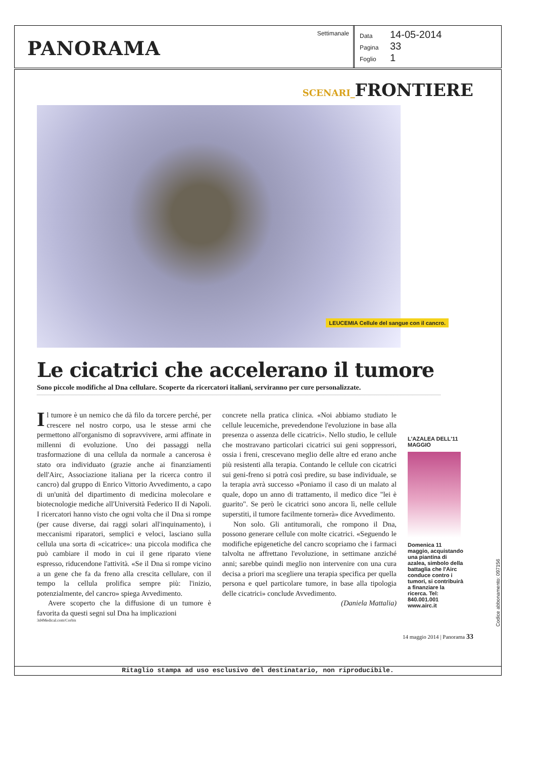PANORAMA
Settimanale
Data 14-05-2014
Pagina 33
Foglio 1
SCENARI_FRONTIERE
LEUCEMIA Cellule del sangue con il cancro.
Le cicatrici che accelerano il tumore
Sono piccole modifiche al Dna cellulare. Scoperte da ricercatori italiani, serviranno per cure personalizzate.
Il tumore è un nemico che dà filo da torcere perché, per crescere nel nostro corpo, usa le stesse armi che permettono all'organismo di sopravvivere, armi affinate in millenni di evoluzione. Uno dei passaggi nella trasformazione di una cellula da normale a cancerosa è stato ora individuato (grazie anche ai finanziamenti dell'Airc, Associazione italiana per la ricerca contro il cancro) dal gruppo di Enrico Vittorio Avvedimento, a capo di un'unità del dipartimento di medicina molecolare e biotecnologie mediche all'Università Federico II di Napoli. I ricercatori hanno visto che ogni volta che il Dna si rompe (per cause diverse, dai raggi solari all'inquinamento), i meccanismi riparatori, semplici e veloci, lasciano sulla cellula una sorta di «cicatrice»: una piccola modifica che può cambiare il modo in cui il gene riparato viene espresso, riducendone l'attività. «Se il Dna si rompe vicino a un gene che fa da freno alla crescita cellulare, con il tempo la cellula prolifica sempre più: l'inizio, potenzialmente, del cancro» spiega Avvedimento.
Avere scoperto che la diffusione di un tumore è favorita da questi segni sul Dna ha implicazioni
concrete nella pratica clinica. «Noi abbiamo studiato le cellule leucemiche, prevedendone l'evoluzione in base alla presenza o assenza delle cicatrici». Nello studio, le cellule che mostravano particolari cicatrici sui geni soppressori, ossia i freni, crescevano meglio delle altre ed erano anche più resistenti alla terapia. Contando le cellule con cicatrici sui geni-freno si potrà così predire, su base individuale, se la terapia avrà successo «Poniamo il caso di un malato al quale, dopo un anno di trattamento, il medico dice "lei è guarito". Se però le cicatrici sono ancora lì, nelle cellule superstiti, il tumore facilmente tornerà» dice Avvedimento.
Non solo. Gli antitumorali, che rompono il Dna, possono generare cellule con molte cicatrici. «Seguendo le modifiche epigenetiche del cancro scopriamo che i farmaci talvolta ne affrettano l'evoluzione, in settimane anziché anni; sarebbe quindi meglio non intervenire con una cura decisa a priori ma scegliere una terapia specifica per quella persona e quel particolare tumore, in base alla tipologia delle cicatrici» conclude Avvedimento.
(Daniela Mattalia)
L'AZALEA DELL'11 MAGGIO
Domenica 11 maggio, acquistando una piantina di azalea, simbolo della battaglia che l'Airc conduce contro i tumori, si contribuirà a finanziare la ricerca. Tel: 840.001.001 www.airc.it
3d4Medical.com/Corbis
14 maggio 2014 | Panorama 33
Ritaglio stampa ad uso esclusivo del destinatario, non riproducibile.
Codice abbonamento: 097156